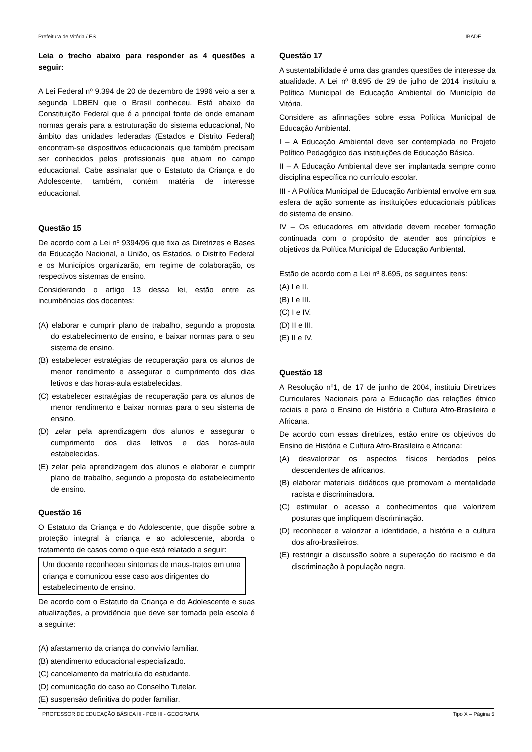Prefeitura de Vitória / ES IBADE
Leia o trecho abaixo para responder as 4 questões a seguir:
A Lei Federal nº 9.394 de 20 de dezembro de 1996 veio a ser a segunda LDBEN que o Brasil conheceu. Está abaixo da Constituição Federal que é a principal fonte de onde emanam normas gerais para a estruturação do sistema educacional, No âmbito das unidades federadas (Estados e Distrito Federal) encontram-se dispositivos educacionais que também precisam ser conhecidos pelos profissionais que atuam no campo educacional. Cabe assinalar que o Estatuto da Criança e do Adolescente, também, contém matéria de interesse educacional.
Questão 15
De acordo com a Lei nº 9394/96 que fixa as Diretrizes e Bases da Educação Nacional, a União, os Estados, o Distrito Federal e os Municípios organizarão, em regime de colaboração, os respectivos sistemas de ensino.
Considerando o artigo 13 dessa lei, estão entre as incumbências dos docentes:
(A) elaborar e cumprir plano de trabalho, segundo a proposta do estabelecimento de ensino, e baixar normas para o seu sistema de ensino.
(B) estabelecer estratégias de recuperação para os alunos de menor rendimento e assegurar o cumprimento dos dias letivos e das horas-aula estabelecidas.
(C) estabelecer estratégias de recuperação para os alunos de menor rendimento e baixar normas para o seu sistema de ensino.
(D) zelar pela aprendizagem dos alunos e assegurar o cumprimento dos dias letivos e das horas-aula estabelecidas.
(E) zelar pela aprendizagem dos alunos e elaborar e cumprir plano de trabalho, segundo a proposta do estabelecimento de ensino.
Questão 16
O Estatuto da Criança e do Adolescente, que dispõe sobre a proteção integral à criança e ao adolescente, aborda o tratamento de casos como o que está relatado a seguir:
Um docente reconheceu sintomas de maus-tratos em uma criança e comunicou esse caso aos dirigentes do estabelecimento de ensino.
De acordo com o Estatuto da Criança e do Adolescente e suas atualizações, a providência que deve ser tomada pela escola é a seguinte:
(A) afastamento da criança do convívio familiar.
(B) atendimento educacional especializado.
(C) cancelamento da matrícula do estudante.
(D) comunicação do caso ao Conselho Tutelar.
(E) suspensão definitiva do poder familiar.
Questão 17
A sustentabilidade é uma das grandes questões de interesse da atualidade. A Lei nº 8.695 de 29 de julho de 2014 instituiu a Política Municipal de Educação Ambiental do Município de Vitória.
Considere as afirmações sobre essa Política Municipal de Educação Ambiental.
I – A Educação Ambiental deve ser contemplada no Projeto Político Pedagógico das instituições de Educação Básica.
II – A Educação Ambiental deve ser implantada sempre como disciplina específica no currículo escolar.
III - A Política Municipal de Educação Ambiental envolve em sua esfera de ação somente as instituições educacionais públicas do sistema de ensino.
IV – Os educadores em atividade devem receber formação continuada com o propósito de atender aos princípios e objetivos da Política Municipal de Educação Ambiental.
Estão de acordo com a Lei nº 8.695, os seguintes itens:
(A) I e II.
(B) I e III.
(C) I e IV.
(D) II e III.
(E) II e IV.
Questão 18
A Resolução nº1, de 17 de junho de 2004, instituiu Diretrizes Curriculares Nacionais para a Educação das relações étnico raciais e para o Ensino de História e Cultura Afro-Brasileira e Africana.
De acordo com essas diretrizes, estão entre os objetivos do Ensino de História e Cultura Afro-Brasileira e Africana:
(A) desvalorizar os aspectos físicos herdados pelos descendentes de africanos.
(B) elaborar materiais didáticos que promovam a mentalidade racista e discriminadora.
(C) estimular o acesso a conhecimentos que valorizem posturas que impliquem discriminação.
(D) reconhecer e valorizar a identidade, a história e a cultura dos afro-brasileiros.
(E) restringir a discussão sobre a superação do racismo e da discriminação à população negra.
PROFESSOR DE EDUCAÇÃO BÁSICA III - PEB III - GEOGRAFIA Tipo X – Página 5